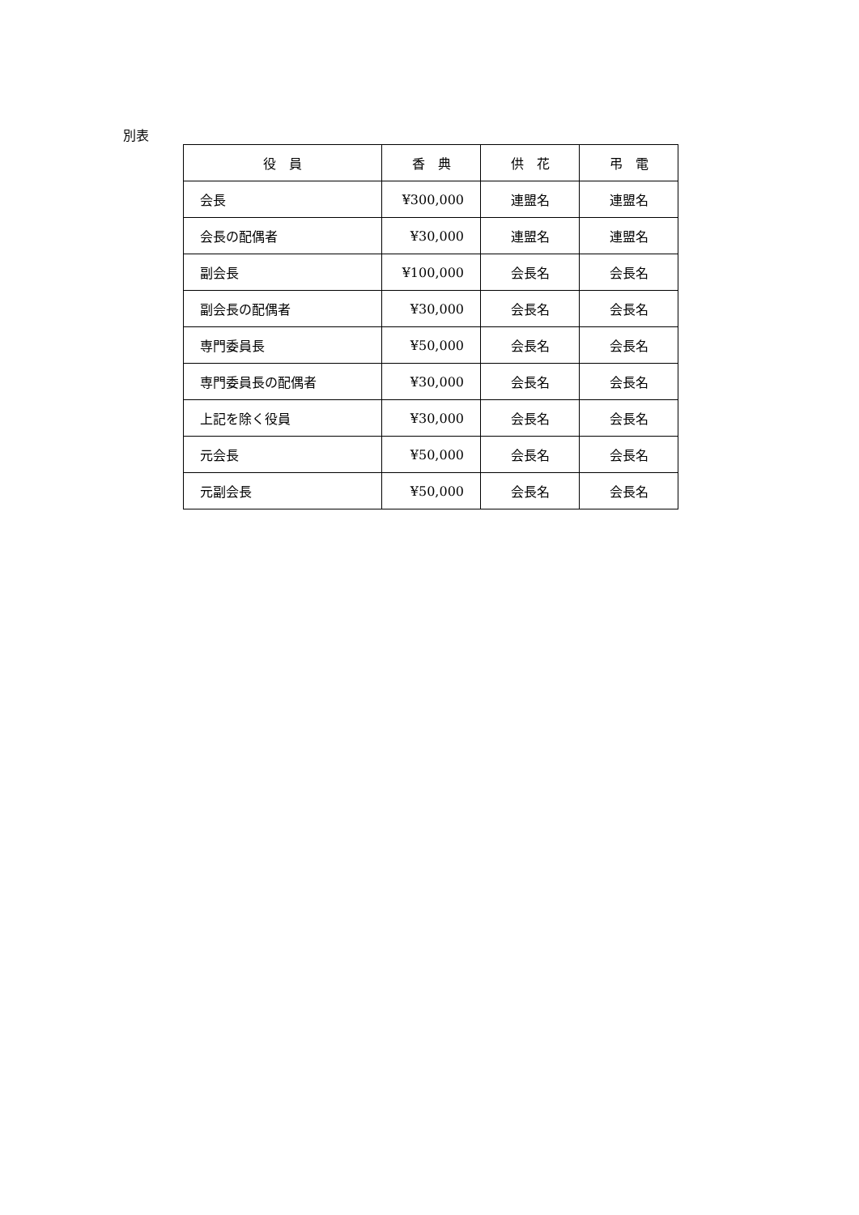別表
| 役 員 | 香 典 | 供 花 | 弔 電 |
| --- | --- | --- | --- |
| 会長 | ¥300,000 | 連盟名 | 連盟名 |
| 会長の配偶者 | ¥30,000 | 連盟名 | 連盟名 |
| 副会長 | ¥100,000 | 会長名 | 会長名 |
| 副会長の配偶者 | ¥30,000 | 会長名 | 会長名 |
| 専門委員長 | ¥50,000 | 会長名 | 会長名 |
| 専門委員長の配偶者 | ¥30,000 | 会長名 | 会長名 |
| 上記を除く役員 | ¥30,000 | 会長名 | 会長名 |
| 元会長 | ¥50,000 | 会長名 | 会長名 |
| 元副会長 | ¥50,000 | 会長名 | 会長名 |